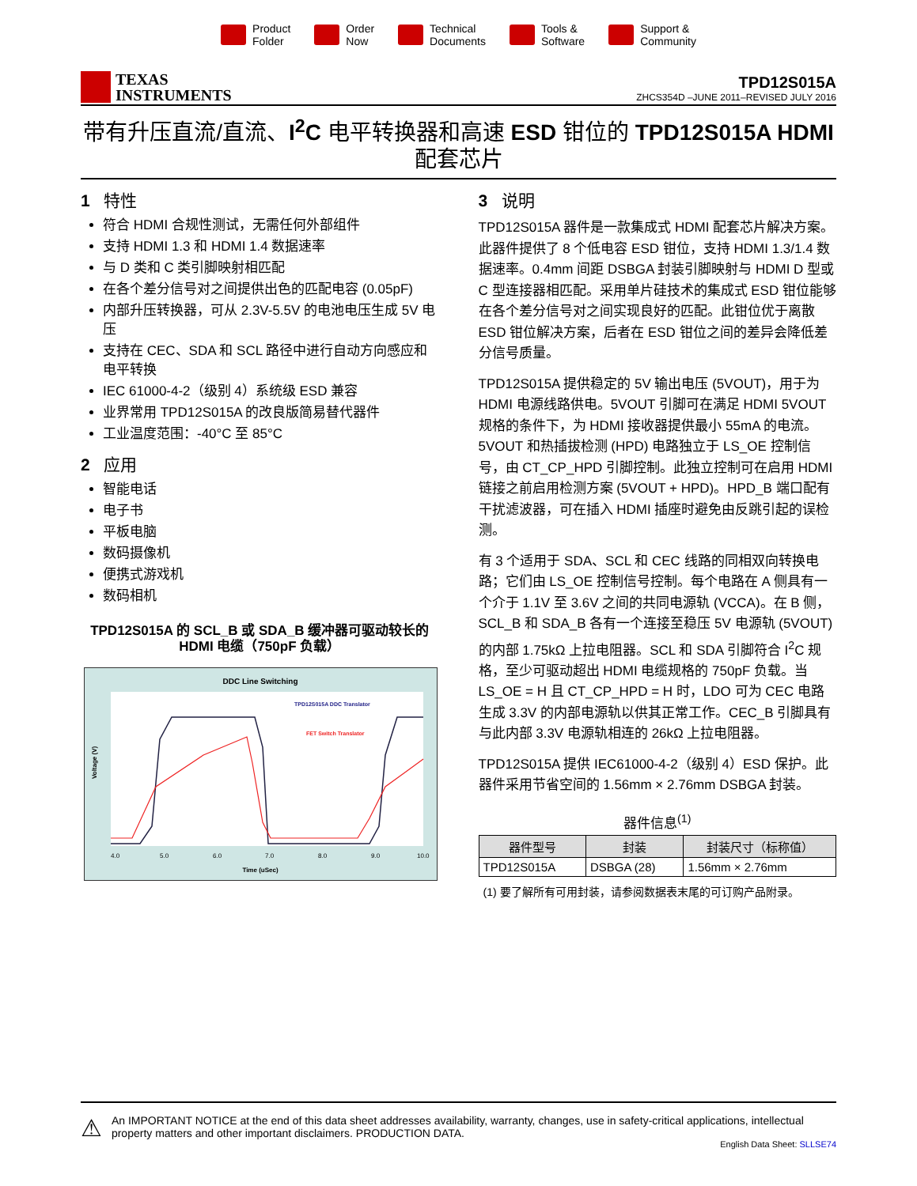Product
Folder
Order
Now
Technical
Documents
Tools &
Software
Support &
Community
TEXAS
INSTRUMENTS
TPD12S015A
ZHCS354D –JUNE 2011–REVISED JULY 2016
带有升压直流/直流、I<sup>2</sup>C 电平转换器和高速 ESD 钳位的 TPD12S015A HDMI 配套芯片
1 特性
符合 HDMI 合规性测试，无需任何外部组件
支持 HDMI 1.3 和 HDMI 1.4 数据速率
与 D 类和 C 类引脚映射相匹配
在各个差分信号对之间提供出色的匹配电容 (0.05pF)
内部升压转换器，可从 2.3V-5.5V 的电池电压生成 5V 电压
支持在 CEC、SDA 和 SCL 路径中进行自动方向感应和电平转换
IEC 61000-4-2（级别 4）系统级 ESD 兼容
业界常用 TPD12S015A 的改良版简易替代器件
工业温度范围：-40°C 至 85°C
2 应用
智能电话
电子书
平板电脑
数码摄像机
便携式游戏机
数码相机
TPD12S015A 的 SCL_B 或 SDA_B 缓冲器可驱动较长的 HDMI 电缆（750pF 负载）
DDC Line Switching
TPD12S015A DDC Translator
FET Switch Translator
4.0
5.0
6.0
7.0
8.0
9.0
10.0
Time (uSec)
Voltage (V)
3 说明
TPD12S015A 器件是一款集成式 HDMI 配套芯片解决方案。此器件提供了 8 个低电容 ESD 钳位，支持 HDMI 1.3/1.4 数据速率。0.4mm 间距 DSBGA 封装引脚映射与 HDMI D 型或 C 型连接器相匹配。采用单片硅技术的集成式 ESD 钳位能够在各个差分信号对之间实现良好的匹配。此钳位优于离散 ESD 钳位解决方案，后者在 ESD 钳位之间的差异会降低差分信号质量。
TPD12S015A 提供稳定的 5V 输出电压 (5VOUT)，用于为 HDMI 电源线路供电。5VOUT 引脚可在满足 HDMI 5VOUT 规格的条件下，为 HDMI 接收器提供最小 55mA 的电流。5VOUT 和热插拔检测 (HPD) 电路独立于 LS_OE 控制信号，由 CT_CP_HPD 引脚控制。此独立控制可在启用 HDMI 链接之前启用检测方案 (5VOUT + HPD)。HPD_B 端口配有干扰滤波器，可在插入 HDMI 插座时避免由反跳引起的误检测。
有 3 个适用于 SDA、SCL 和 CEC 线路的同相双向转换电路；它们由 LS_OE 控制信号控制。每个电路在 A 侧具有一个介于 1.1V 至 3.6V 之间的共同电源轨 (VCCA)。在 B 侧，SCL_B 和 SDA_B 各有一个连接至稳压 5V 电源轨 (5VOUT) 的内部 1.75kΩ 上拉电阻器。SCL 和 SDA 引脚符合 I<sup>2</sup>C 规格，至少可驱动超出 HDMI 电缆规格的 750pF 负载。当 LS_OE = H 且 CT_CP_HPD = H 时，LDO 可为 CEC 电路生成 3.3V 的内部电源轨以供其正常工作。CEC_B 引脚具有与此内部 3.3V 电源轨相连的 26kΩ 上拉电阻器。
TPD12S015A 提供 IEC61000-4-2（级别 4）ESD 保护。此器件采用节省空间的 1.56mm × 2.76mm DSBGA 封装。
器件信息<sup>(1)</sup>
| 器件型号 | 封装 | 封装尺寸（标称值） |
| --- | --- | --- |
| TPD12S015A | DSBGA (28) | 1.56mm × 2.76mm |
(1) 要了解所有可用封装，请参阅数据表末尾的可订购产品附录。
⚠
An IMPORTANT NOTICE at the end of this data sheet addresses availability, warranty, changes, use in safety-critical applications, intellectual property matters and other important disclaimers. PRODUCTION DATA.
English Data Sheet: SLLSE74